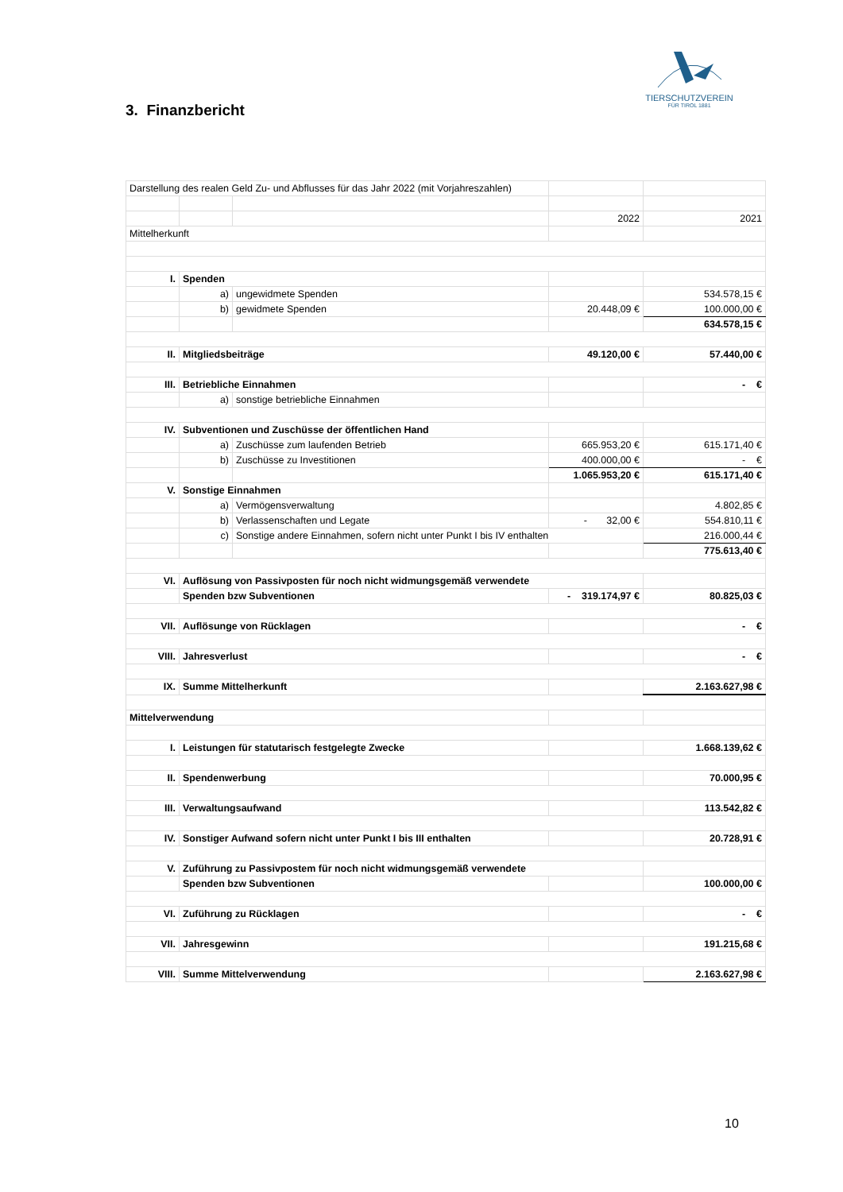TIERSCHUTZVEREIN
FÜR TIROL 1881
3. Finanzbericht
| Darstellung des realen Geld Zu- und Abflusses für das Jahr 2022 (mit Vorjahreszahlen) | | | | |
| | | | 2022 | 2021 |
| Mittelherkunft | | | | |
| I. | Spenden | | | |
| | a) | ungewidmete Spenden | | 534.578,15 € |
| | b) | gewidmete Spenden | 20.448,09 € | 100.000,00 € |
| | | | | 634.578,15 € |
| II. | Mitgliedsbeiträge | | 49.120,00 € | 57.440,00 € |
| III. | Betriebliche Einnahmen | | | - € |
| | a) | sonstige betriebliche Einnahmen | | |
| IV. | Subventionen und Zuschüsse der öffentlichen Hand | | | |
| | a) | Zuschüsse zum laufenden Betrieb | 665.953,20 € | 615.171,40 € |
| | b) | Zuschüsse zu Investitionen | 400.000,00 € | - € |
| | | | 1.065.953,20 € | 615.171,40 € |
| V. | Sonstige Einnahmen | | | |
| | a) | Vermögensverwaltung | | 4.802,85 € |
| | b) | Verlassenschaften und Legate | - 32,00 € | 554.810,11 € |
| | c) | Sonstige andere Einnahmen, sofern nicht unter Punkt I bis IV enthalten | | 216.000,44 € |
| | | | | 775.613,40 € |
| VI. | Auflösung von Passivposten für noch nicht widmungsgemäß verwendete | | | |
| | Spenden bzw Subventionen | | - 319.174,97 € | 80.825,03 € |
| VII. | Auflösunge von Rücklagen | | | - € |
| VIII. | Jahresverlust | | | - € |
| IX. | Summe Mittelherkunft | | | 2.163.627,98 € |
| Mittelverwendung | | | | |
| I. | Leistungen für statutarisch festgelegte Zwecke | | | 1.668.139,62 € |
| II. | Spendenwerbung | | | 70.000,95 € |
| III. | Verwaltungsaufwand | | | 113.542,82 € |
| IV. | Sonstiger Aufwand sofern nicht unter Punkt I bis III enthalten | | | 20.728,91 € |
| V. | Zuführung zu Passivpostem für noch nicht widmungsgemäß verwendete | | | |
| | Spenden bzw Subventionen | | | 100.000,00 € |
| VI. | Zuführung zu Rücklagen | | | - € |
| VII. | Jahresgewinn | | | 191.215,68 € |
| VIII. | Summe Mittelverwendung | | | 2.163.627,98 € |
10